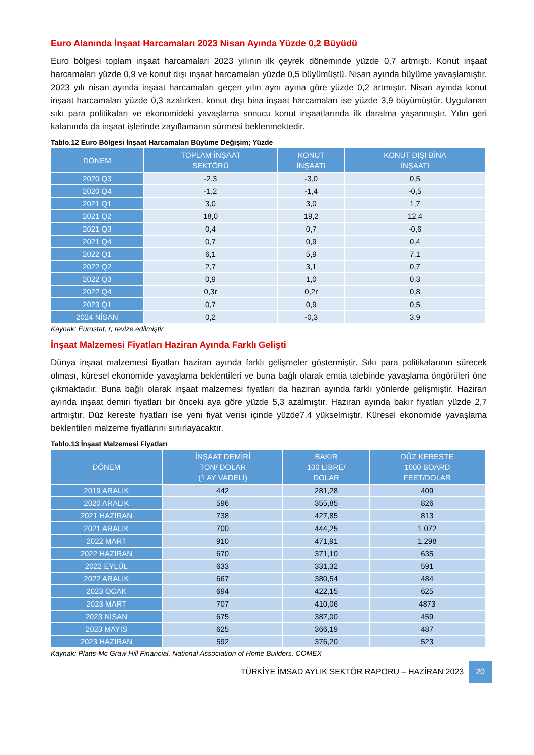Euro Alanında İnşaat Harcamaları 2023 Nisan Ayında Yüzde 0,2 Büyüdü
Euro bölgesi toplam inşaat harcamaları 2023 yılının ilk çeyrek döneminde yüzde 0,7 artmıştı. Konut inşaat harcamaları yüzde 0,9 ve konut dışı inşaat harcamaları yüzde 0,5 büyümüştü. Nisan ayında büyüme yavaşlamıştır. 2023 yılı nisan ayında inşaat harcamaları geçen yılın aynı ayına göre yüzde 0,2 artmıştır. Nisan ayında konut inşaat harcamaları yüzde 0,3 azalırken, konut dışı bina inşaat harcamaları ise yüzde 3,9 büyümüştür. Uygulanan sıkı para politikaları ve ekonomideki yavaşlama sonucu konut inşaatlarında ilk daralma yaşanmıştır. Yılın geri kalanında da inşaat işlerinde zayıflamanın sürmesi beklenmektedir.
Tablo.12 Euro Bölgesi İnşaat Harcamaları Büyüme Değişim; Yüzde
| DÖNEM | TOPLAM İNŞAAT SEKTÖRÜ | KONUT İNŞAATI | KONUT DIŞI BİNA İNŞAATI |
| --- | --- | --- | --- |
| 2020 Q3 | -2,3 | -3,0 | 0,5 |
| 2020 Q4 | -1,2 | -1,4 | -0,5 |
| 2021 Q1 | 3,0 | 3,0 | 1,7 |
| 2021 Q2 | 18,0 | 19,2 | 12,4 |
| 2021 Q3 | 0,4 | 0,7 | -0,6 |
| 2021 Q4 | 0,7 | 0,9 | 0,4 |
| 2022 Q1 | 6,1 | 5,9 | 7,1 |
| 2022 Q2 | 2,7 | 3,1 | 0,7 |
| 2022 Q3 | 0,9 | 1,0 | 0,3 |
| 2022 Q4 | 0,3r | 0,2r | 0,8 |
| 2023 Q1 | 0,7 | 0,9 | 0,5 |
| 2024 NİSAN | 0,2 | -0,3 | 3,9 |
Kaynak: Eurostat, r; revize edilmiştir
İnşaat Malzemesi Fiyatları Haziran Ayında Farklı Gelişti
Dünya inşaat malzemesi fiyatları haziran ayında farklı gelişmeler göstermiştir. Sıkı para politikalarının sürecek olması, küresel ekonomide yavaşlama beklentileri ve buna bağlı olarak emtia talebinde yavaşlama öngörüleri öne çıkmaktadır. Buna bağlı olarak inşaat malzemesi fiyatları da haziran ayında farklı yönlerde gelişmiştir. Haziran ayında inşaat demiri fiyatları bir önceki aya göre yüzde 5,3 azalmıştır. Haziran ayında bakır fiyatları yüzde 2,7 artmıştır. Düz kereste fiyatları ise yeni fiyat verisi içinde yüzde7,4 yükselmiştir. Küresel ekonomide yavaşlama beklentileri malzeme fiyatlarını sınırlayacaktır.
Tablo.13 İnşaat Malzemesi Fiyatları
| DÖNEM | İNŞAAT DEMİRİ TON/ DOLAR (1 AY VADELİ) | BAKIR 100 LIBRE/ DOLAR | DÜZ KERESTE 1000 BOARD FEET/DOLAR |
| --- | --- | --- | --- |
| 2019 ARALIK | 442 | 281,28 | 409 |
| 2020 ARALIK | 596 | 355,85 | 826 |
| 2021 HAZİRAN | 738 | 427,85 | 813 |
| 2021 ARALIK | 700 | 444,25 | 1.072 |
| 2022 MART | 910 | 471,91 | 1.298 |
| 2022 HAZİRAN | 670 | 371,10 | 635 |
| 2022 EYLÜL | 633 | 331,32 | 591 |
| 2022 ARALIK | 667 | 380,54 | 484 |
| 2023 OCAK | 694 | 422,15 | 625 |
| 2023 MART | 707 | 410,06 | 4873 |
| 2023 NİSAN | 675 | 387,00 | 459 |
| 2023 MAYIS | 625 | 366,19 | 487 |
| 2023 HAZİRAN | 592 | 376,20 | 523 |
Kaynak: Platts-Mc Graw Hill Financial, National Association of Home Builders, COMEX
TÜRKİYE İMSAD AYLIK SEKTÖR RAPORU – HAZİRAN 2023 20